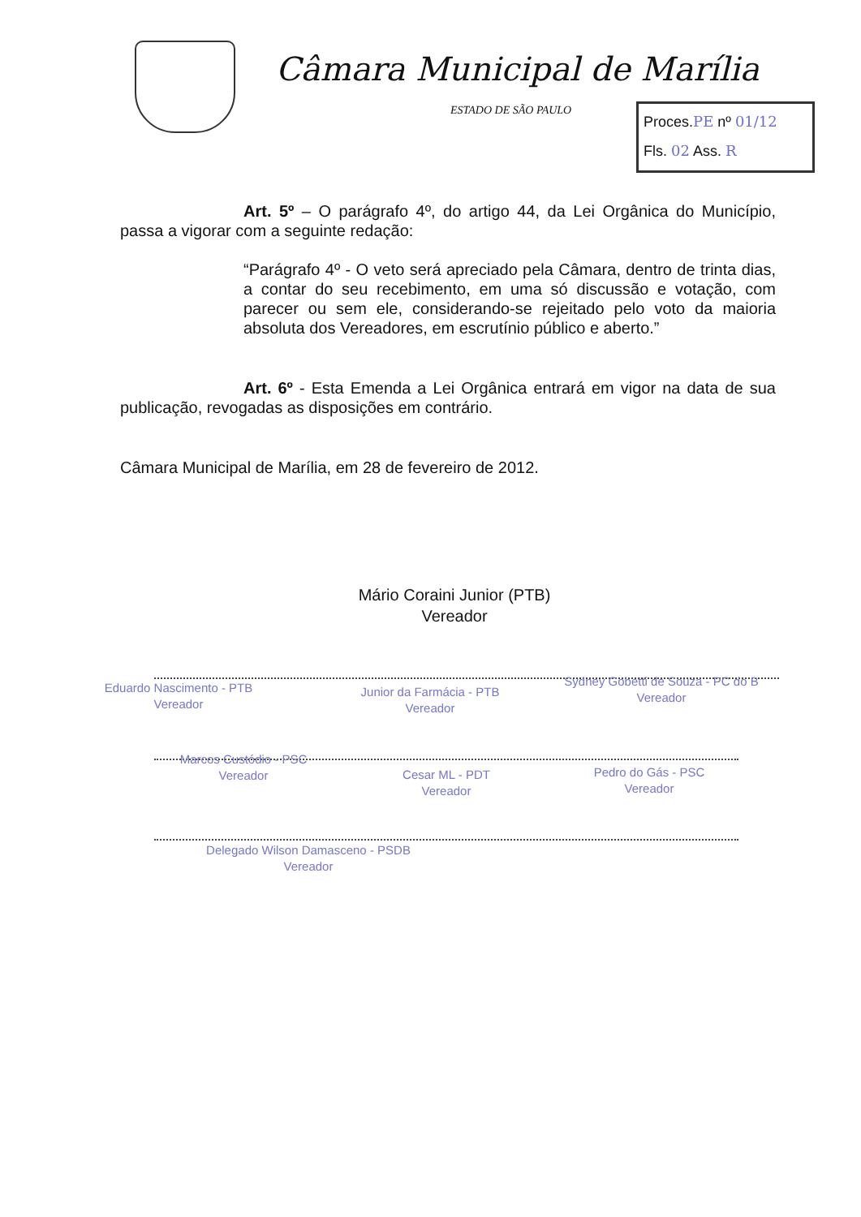Câmara Municipal de Marília
ESTADO DE SÃO PAULO
Proces.PE nº 01/12
Fls. 02 Ass. R
Art. 5º – O parágrafo 4º, do artigo 44, da Lei Orgânica do Município, passa a vigorar com a seguinte redação:
“Parágrafo 4º - O veto será apreciado pela Câmara, dentro de trinta dias, a contar do seu recebimento, em uma só discussão e votação, com parecer ou sem ele, considerando-se rejeitado pelo voto da maioria absoluta dos Vereadores, em escrutínio público e aberto.”
Art. 6º - Esta Emenda a Lei Orgânica entrará em vigor na data de sua publicação, revogadas as disposições em contrário.
Câmara Municipal de Marília, em 28 de fevereiro de 2012.
Mário Coraini Junior (PTB)
Vereador
Eduardo Nascimento - PTB
Vereador
Junior da Farmácia - PTB
Vereador
Sydney Gobetti de Souza - PC do B
Vereador
Marcos Custódio - PSC
Vereador
Cesar ML - PDT
Vereador
Pedro do Gás - PSC
Vereador
Delegado Wilson Damasceno - PSDB
Vereador